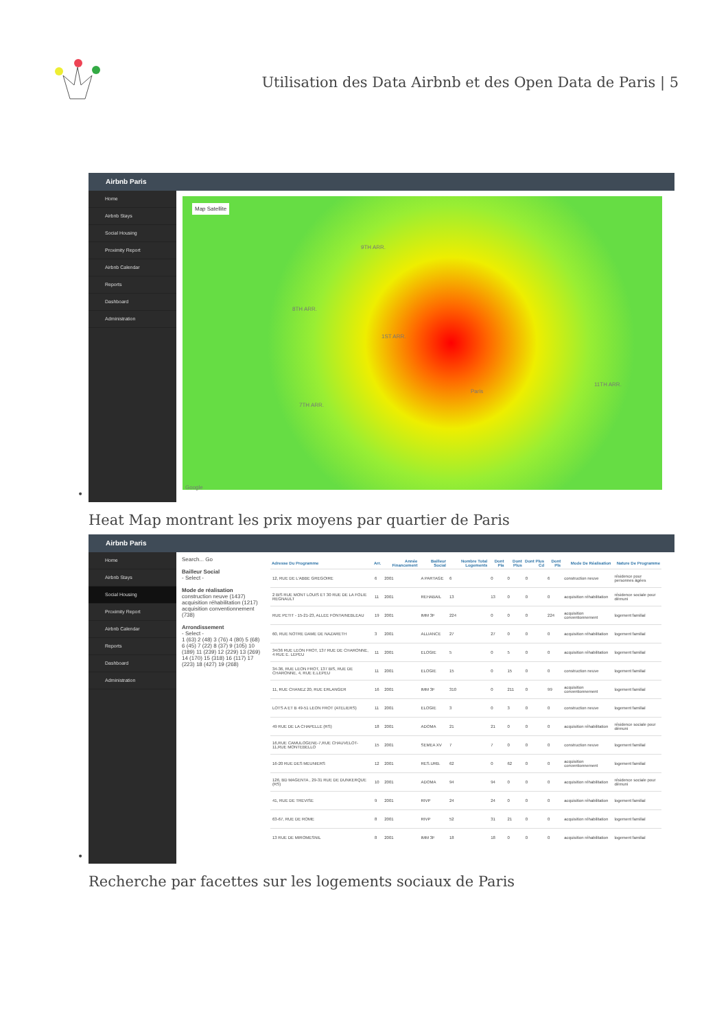Utilisation des Data Airbnb et des Open Data de Paris | 5
Airbnb Paris
Home
Airbnb Stays
Social Housing
Proximity Report
Airbnb Calendar
Reports
Dashboard
Administration
Map Satellite
9TH ARR.
8TH ARR.
1ST ARR.
Paris
7TH ARR.
11TH ARR.
Google
•
Heat Map montrant les prix moyens par quartier de Paris
Airbnb Paris
Home
Airbnb Stays
Social Housing
Proximity Report
Airbnb Calendar
Reports
Dashboard
Administration
Search... Go
Bailleur Social
- Select -
Mode de réalisation
construction neuve (1437)
acquisition réhabilitation (1217)
acquisition conventionnement (738)
Arrondissement
- Select -
1 (63) 2 (48) 3 (76) 4 (80) 5 (68) 6 (45) 7 (22) 8 (37) 9 (105) 10 (189) 11 (239) 12 (229) 13 (269) 14 (170) 15 (318) 16 (117) 17 (223) 18 (427) 19 (268)
| Adresse Du Programme | Arr. | Année Financement | Bailleur Social | Nombre Total Logements | Dont Pla | Dont Plus | Dont Plus Cd | Dont Pls | Mode De Réalisation | Nature De Programme |
| --- | --- | --- | --- | --- | --- | --- | --- | --- | --- | --- |
| 12, RUE DE L'ABBE GREGOIRE | 6 | 2001 | A PARTAGE | 6 | 0 | 0 | 0 | 6 | construction neuve | résidence pour personnes âgées |
| 2 BIS RUE MONT LOUIS ET 30 RUE DE LA FOLIE REGNAULT | 11 | 2001 | REHABAIL | 13 | 13 | 0 | 0 | 0 | acquisition réhabilitation | résidence sociale pour démuni |
| RUE PETIT - 15-21-23, ALLEE FONTAINEBLEAU | 19 | 2001 | IMM 3F | 224 | 0 | 0 | 0 | 224 | acquisition conventionnement | logement familial |
| 60, RUE NOTRE DAME DE NAZARETH | 3 | 2001 | ALLIANCE | 27 | 27 | 0 | 0 | 0 | acquisition réhabilitation | logement familial |
| 34/36 RUE LEON FROT, 137 RUE DE CHARONNE, 4 RUE E. LEPEU | 11 | 2001 | ELOGIE | 5 | 0 | 5 | 0 | 0 | acquisition réhabilitation | logement familial |
| 34-36, RUE LEON FROT, 137 BIS, RUE DE CHARONNE, 4, RUE E.LEPEU | 11 | 2001 | ELOGIE | 15 | 0 | 15 | 0 | 0 | construction neuve | logement familial |
| 11, RUE CHANEZ 20, RUE ERLANGER | 16 | 2001 | IMM 3F | 310 | 0 | 211 | 0 | 99 | acquisition conventionnement | logement familial |
| LOTS A ET B 49-51 LEON FROT (ATELIERS) | 11 | 2001 | ELOGIE | 3 | 0 | 3 | 0 | 0 | construction neuve | logement familial |
| 49 RUE DE LA CHAPELLE (RS) | 18 | 2001 | ADOMA | 21 | 21 | 0 | 0 | 0 | acquisition réhabilitation | résidence sociale pour démuni |
| 16,RUE CAMULOGENE-7,RUE CHAUVELOT-11,RUE MONTEBELLO | 15 | 2001 | SEMEA XV | 7 | 7 | 0 | 0 | 0 | construction neuve | logement familial |
| 16-20 RUE DES MEUNIERS | 12 | 2001 | RES.URB. | 62 | 0 | 62 | 0 | 0 | acquisition conventionnement | logement familial |
| 126, BD MAGENTA , 29-31 RUE DE DUNKERQUE (RS) | 10 | 2001 | ADOMA | 94 | 94 | 0 | 0 | 0 | acquisition réhabilitation | résidence sociale pour démuni |
| 41, RUE DE TREVISE | 9 | 2001 | RIVP | 24 | 24 | 0 | 0 | 0 | acquisition réhabilitation | logement familial |
| 63-67, RUE DE ROME | 8 | 2001 | RIVP | 52 | 31 | 21 | 0 | 0 | acquisition réhabilitation | logement familial |
| 13 RUE DE MIROMESNIL | 8 | 2001 | IMM 3F | 18 | 18 | 0 | 0 | 0 | acquisition réhabilitation | logement familial |
•
Recherche par facettes sur les logements sociaux de Paris